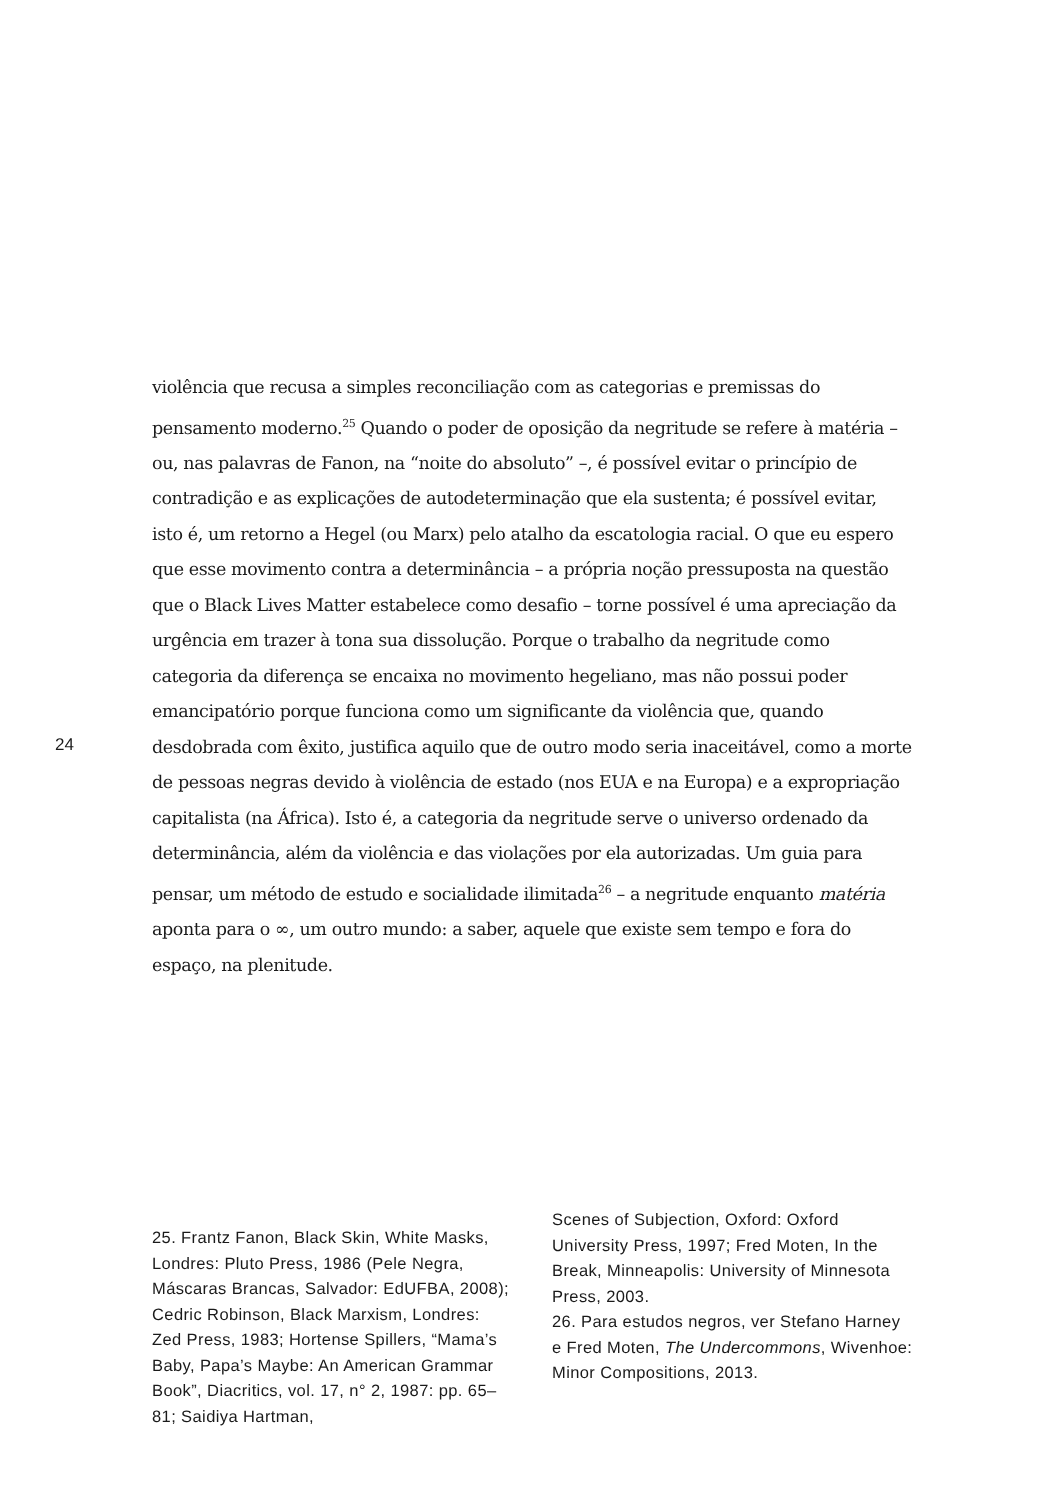violência que recusa a simples reconciliação com as categorias e premissas do pensamento moderno.<sup>25</sup> Quando o poder de oposição da negritude se refere à matéria – ou, nas palavras de Fanon, na “noite do absoluto” –, é possível evitar o princípio de contradição e as explicações de autodeterminação que ela sustenta; é possível evitar, isto é, um retorno a Hegel (ou Marx) pelo atalho da escatologia racial. O que eu espero que esse movimento contra a determinância – a própria noção pressuposta na questão que o Black Lives Matter estabelece como desafio – torne possível é uma apreciação da urgência em trazer à tona sua dissolução. Porque o trabalho da negritude como categoria da diferença se encaixa no movimento hegeliano, mas não possui poder emancipatório porque funciona como um significante da violência que, quando desdobrada com êxito, justifica aquilo que de outro modo seria inaceitável, como a morte de pessoas negras devido à violência de estado (nos EUA e na Europa) e a expropriação capitalista (na África). Isto é, a categoria da negritude serve o universo ordenado da determinância, além da violência e das violações por ela autorizadas. Um guia para pensar, um método de estudo e socialidade ilimitada<sup>26</sup> – a negritude enquanto matéria aponta para o ∞, um outro mundo: a saber, aquele que existe sem tempo e fora do espaço, na plenitude.
24
25. Frantz Fanon, Black Skin, White Masks, Londres: Pluto Press, 1986 (Pele Negra, Máscaras Brancas, Salvador: EdUFBA, 2008); Cedric Robinson, Black Marxism, Londres: Zed Press, 1983; Hortense Spillers, “Mama’s Baby, Papa’s Maybe: An American Grammar Book”, Diacritics, vol. 17, n° 2, 1987: pp. 65–81; Saidiya Hartman,
Scenes of Subjection, Oxford: Oxford University Press, 1997; Fred Moten, In the Break, Minneapolis: University of Minnesota Press, 2003.
26. Para estudos negros, ver Stefano Harney e Fred Moten, The Undercommons, Wivenhoe: Minor Compositions, 2013.